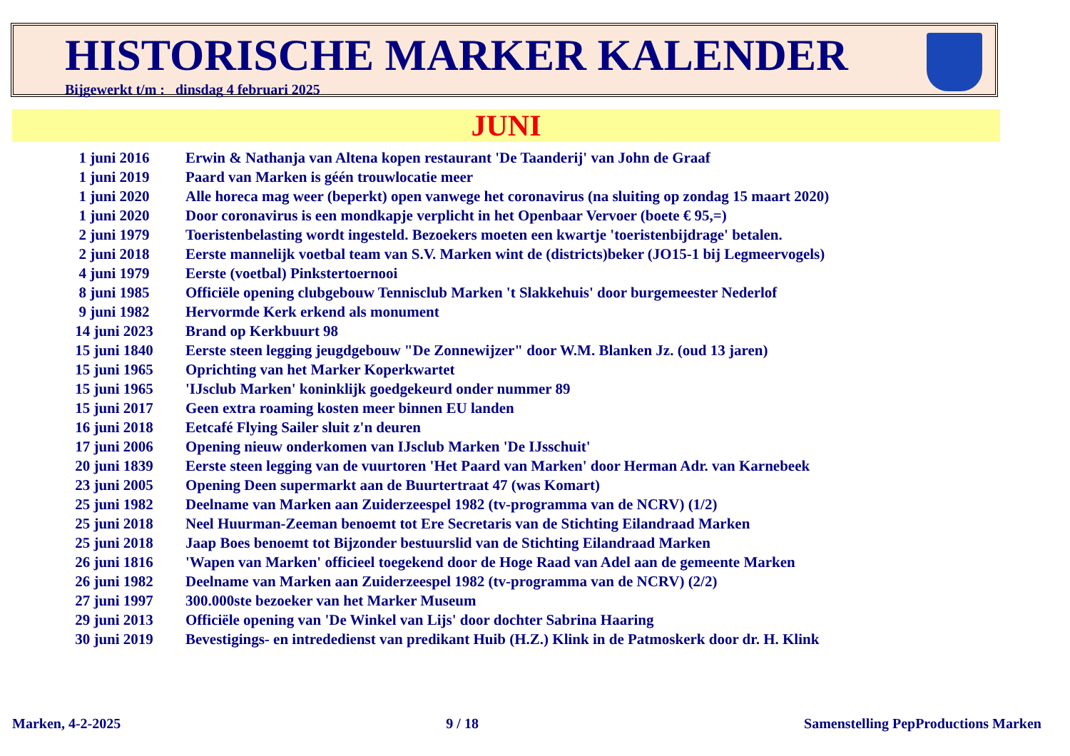HISTORISCHE MARKER KALENDER
Bijgewerkt t/m : dinsdag 4 februari 2025
JUNI
| 1 juni 2016 | Erwin & Nathanja van Altena kopen restaurant 'De Taanderij' van John de Graaf |
| 1 juni 2019 | Paard van Marken is géén trouwlocatie meer |
| 1 juni 2020 | Alle horeca mag weer (beperkt) open vanwege het coronavirus (na sluiting op zondag 15 maart 2020) |
| 1 juni 2020 | Door coronavirus is een mondkapje verplicht in het Openbaar Vervoer (boete € 95,=) |
| 2 juni 1979 | Toeristenbelasting wordt ingesteld. Bezoekers moeten een kwartje 'toeristenbijdrage' betalen. |
| 2 juni 2018 | Eerste mannelijk voetbal team van S.V. Marken wint de (districts)beker (JO15-1 bij Legmeervogels) |
| 4 juni 1979 | Eerste (voetbal) Pinkstertoernooi |
| 8 juni 1985 | Officiële opening clubgebouw Tennisclub Marken 't Slakkehuis' door burgemeester Nederlof |
| 9 juni 1982 | Hervormde Kerk erkend als monument |
| 14 juni 2023 | Brand op Kerkbuurt 98 |
| 15 juni 1840 | Eerste steen legging jeugdgebouw "De Zonnewijzer" door W.M. Blanken Jz. (oud 13 jaren) |
| 15 juni 1965 | Oprichting van het Marker Koperkwartet |
| 15 juni 1965 | 'IJsclub Marken' koninklijk goedgekeurd onder nummer 89 |
| 15 juni 2017 | Geen extra roaming kosten meer binnen EU landen |
| 16 juni 2018 | Eetcafé Flying Sailer sluit z'n deuren |
| 17 juni 2006 | Opening nieuw onderkomen van IJsclub Marken 'De IJsschuit' |
| 20 juni 1839 | Eerste steen legging van de vuurtoren 'Het Paard van Marken' door Herman Adr. van Karnebeek |
| 23 juni 2005 | Opening Deen supermarkt aan de Buurtertraat 47 (was Komart) |
| 25 juni 1982 | Deelname van Marken aan Zuiderzeespel 1982 (tv-programma van de NCRV) (1/2) |
| 25 juni 2018 | Neel Huurman-Zeeman benoemt tot Ere Secretaris van de Stichting Eilandraad Marken |
| 25 juni 2018 | Jaap Boes benoemt tot Bijzonder bestuurslid van de Stichting Eilandraad Marken |
| 26 juni 1816 | 'Wapen van Marken' officieel toegekend door de Hoge Raad van Adel aan de gemeente Marken |
| 26 juni 1982 | Deelname van Marken aan Zuiderzeespel 1982 (tv-programma van de NCRV) (2/2) |
| 27 juni 1997 | 300.000ste bezoeker van het Marker Museum |
| 29 juni 2013 | Officiële opening van 'De Winkel van Lijs' door dochter Sabrina Haaring |
| 30 juni 2019 | Bevestigings- en intrededienst van predikant Huib (H.Z.) Klink in de Patmoskerk door dr. H. Klink |
Marken, 4-2-2025 9 / 18 Samenstelling PepProductions Marken